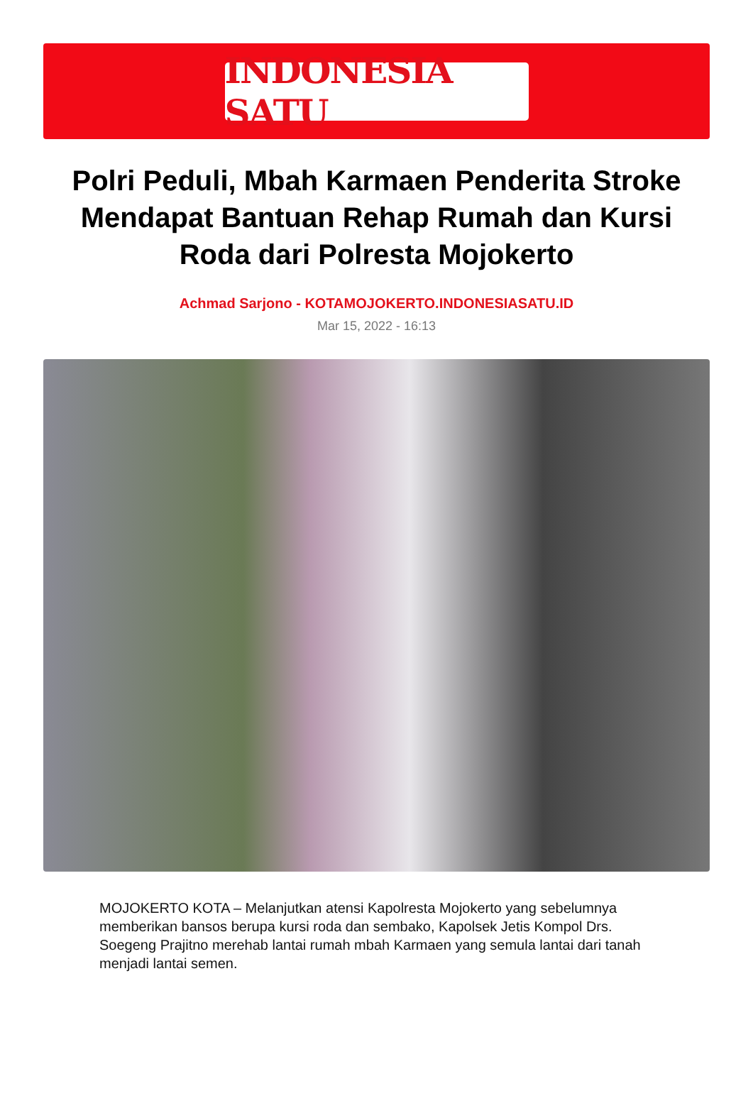INDONESIA SATU
Polri Peduli, Mbah Karmaen Penderita Stroke Mendapat Bantuan Rehap Rumah dan Kursi Roda dari Polresta Mojokerto
Achmad Sarjono - KOTAMOJOKERTO.INDONESIASATU.ID
Mar 15, 2022 - 16:13
MOJOKERTO KOTA – Melanjutkan atensi Kapolresta Mojokerto yang sebelumnya memberikan bansos berupa kursi roda dan sembako, Kapolsek Jetis Kompol Drs. Soegeng Prajitno merehab lantai rumah mbah Karmaen yang semula lantai dari tanah menjadi lantai semen.